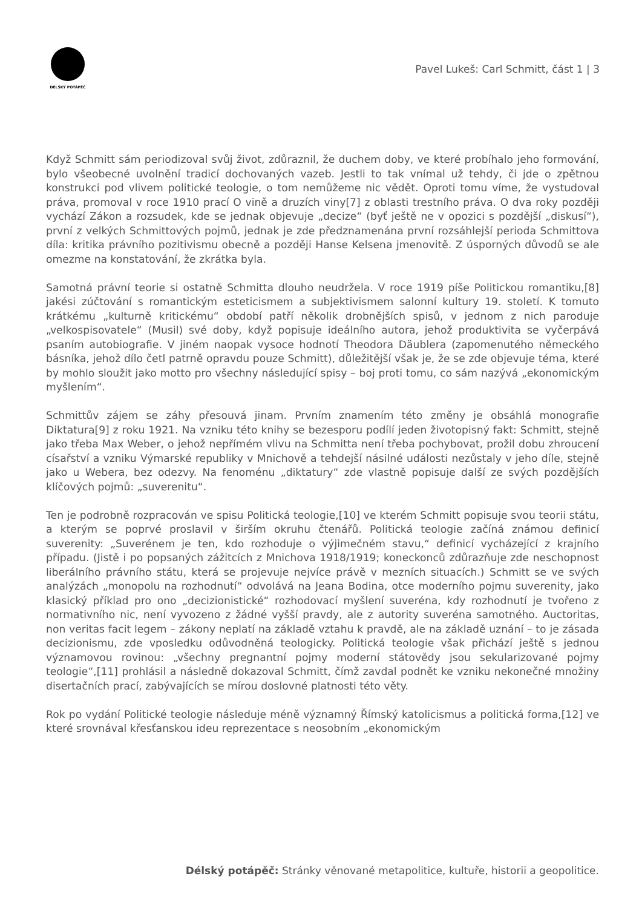DÉLSKÝ POTÁPĚČ
Pavel Lukeš: Carl Schmitt, část 1 | 3
Když Schmitt sám periodizoval svůj život, zdůraznil, že duchem doby, ve které probíhalo jeho formování, bylo všeobecné uvolnění tradicí dochovaných vazeb. Jestli to tak vnímal už tehdy, či jde o zpětnou konstrukci pod vlivem politické teologie, o tom nemůžeme nic vědět. Oproti tomu víme, že vystudoval práva, promoval v roce 1910 prací O vině a druzích viny[7] z oblasti trestního práva. O dva roky později vychází Zákon a rozsudek, kde se jednak objevuje „decize“ (byť ještě ne v opozici s pozdější „diskusí“), první z velkých Schmittových pojmů, jednak je zde předznamenána první rozsáhlejší perioda Schmittova díla: kritika právního pozitivismu obecně a později Hanse Kelsena jmenovitě. Z úsporných důvodů se ale omezme na konstatování, že zkrátka byla.
Samotná právní teorie si ostatně Schmitta dlouho neudržela. V roce 1919 píše Politickou romantiku,[8] jakési zúčtování s romantickým esteticismem a subjektivismem salonní kultury 19. století. K tomuto krátkému „kulturně kritickému“ období patří několik drobnějších spisů, v jednom z nich paroduje „velkospisovatele“ (Musil) své doby, když popisuje ideálního autora, jehož produktivita se vyčerpává psaním autobiografie. V jiném naopak vysoce hodnotí Theodora Däublera (zapomenutého německého básníka, jehož dílo četl patrně opravdu pouze Schmitt), důležitější však je, že se zde objevuje téma, které by mohlo sloužit jako motto pro všechny následující spisy – boj proti tomu, co sám nazývá „ekonomickým myšlením“.
Schmittův zájem se záhy přesouvá jinam. Prvním znamením této změny je obsáhlá monografie Diktatura[9] z roku 1921. Na vzniku této knihy se bezesporu podílí jeden životopisný fakt: Schmitt, stejně jako třeba Max Weber, o jehož nepřímém vlivu na Schmitta není třeba pochybovat, prožil dobu zhroucení císařství a vzniku Výmarské republiky v Mnichově a tehdejší násilné události nezůstaly v jeho díle, stejně jako u Webera, bez odezvy. Na fenoménu „diktatury“ zde vlastně popisuje další ze svých pozdějších klíčových pojmů: „suverenitu“.
Ten je podrobně rozpracován ve spisu Politická teologie,[10] ve kterém Schmitt popisuje svou teorii státu, a kterým se poprvé proslavil v širším okruhu čtenářů. Politická teologie začíná známou definicí suverenity: „Suverénem je ten, kdo rozhoduje o výjimečném stavu,“ definicí vycházející z krajního případu. (Jistě i po popsaných zážitcích z Mnichova 1918/1919; koneckonců zdůrazňuje zde neschopnost liberálního právního státu, která se projevuje nejvíce právě v mezních situacích.) Schmitt se ve svých analýzách „monopolu na rozhodnutí“ odvolává na Jeana Bodina, otce moderního pojmu suverenity, jako klasický příklad pro ono „decizionistické“ rozhodovací myšlení suveréna, kdy rozhodnutí je tvořeno z normativního nic, není vyvozeno z žádné vyšší pravdy, ale z autority suveréna samotného. Auctoritas, non veritas facit legem – zákony neplatí na základě vztahu k pravdě, ale na základě uznání – to je zásada decizionismu, zde vposledku odůvodněná teologicky. Politická teologie však přichází ještě s jednou významovou rovinou: „všechny pregnantní pojmy moderní státovědy jsou sekularizované pojmy teologie“,[11] prohlásil a následně dokazoval Schmitt, čímž zavdal podnět ke vzniku nekonečné množiny disertačních prací, zabývajících se mírou doslovné platnosti této věty.
Rok po vydání Politické teologie následuje méně významný Římský katolicismus a politická forma,[12] ve které srovnával křesťanskou ideu reprezentace s neosobním „ekonomickým
Délský potápěč: Stránky věnované metapolitice, kultuře, historii a geopolitice.